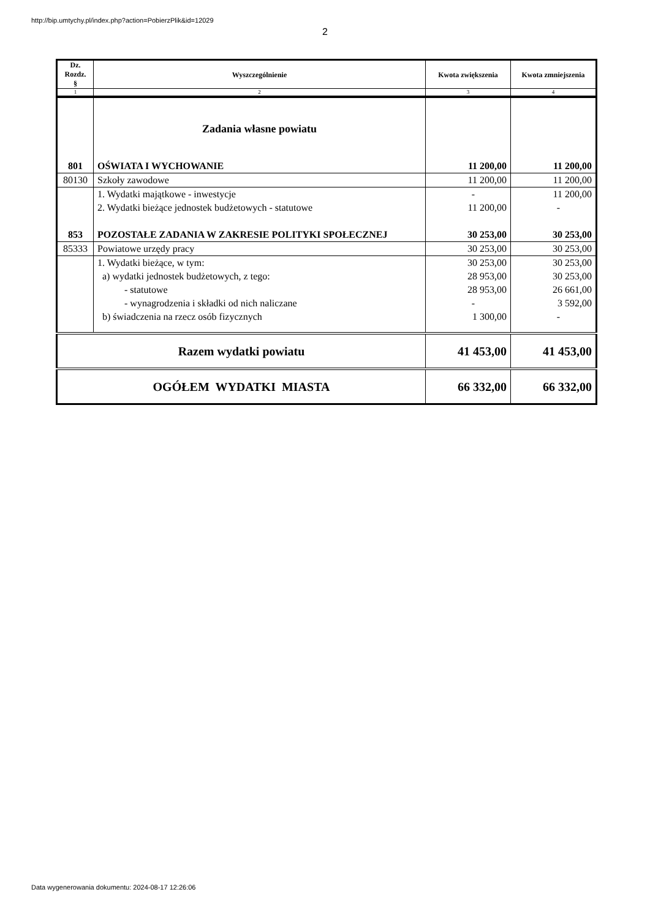http://bip.umtychy.pl/index.php?action=PobierzPlik&id=12029
2
| Dz. Rozdz. § | Wyszczególnienie | Kwota zwiększenia | Kwota zmniejszenia |
| --- | --- | --- | --- |
| 1 | 2 | 3 | 4 |
| | Zadania własne powiatu | | |
| 801 | OŚWIATA I WYCHOWANIE | 11 200,00 | 11 200,00 |
| 80130 | Szkoły zawodowe | 11 200,00 | 11 200,00 |
| | 1. Wydatki majątkowe - inwestycje | - | 11 200,00 |
| | 2. Wydatki bieżące jednostek budżetowych - statutowe | 11 200,00 | - |
| 853 | POZOSTAŁE ZADANIA W ZAKRESIE POLITYKI SPOŁECZNEJ | 30 253,00 | 30 253,00 |
| 85333 | Powiatowe urzędy pracy | 30 253,00 | 30 253,00 |
| | 1. Wydatki bieżące, w tym: | 30 253,00 | 30 253,00 |
| | a) wydatki jednostek budżetowych, z tego: | 28 953,00 | 30 253,00 |
| | - statutowe | 28 953,00 | 26 661,00 |
| | - wynagrodzenia i składki od nich naliczane | - | 3 592,00 |
| | b) świadczenia na rzecz osób fizycznych | 1 300,00 | - |
| Razem wydatki powiatu | | 41 453,00 | 41 453,00 |
| OGÓŁEM WYDATKI MIASTA | | 66 332,00 | 66 332,00 |
Data wygenerowania dokumentu: 2024-08-17 12:26:06